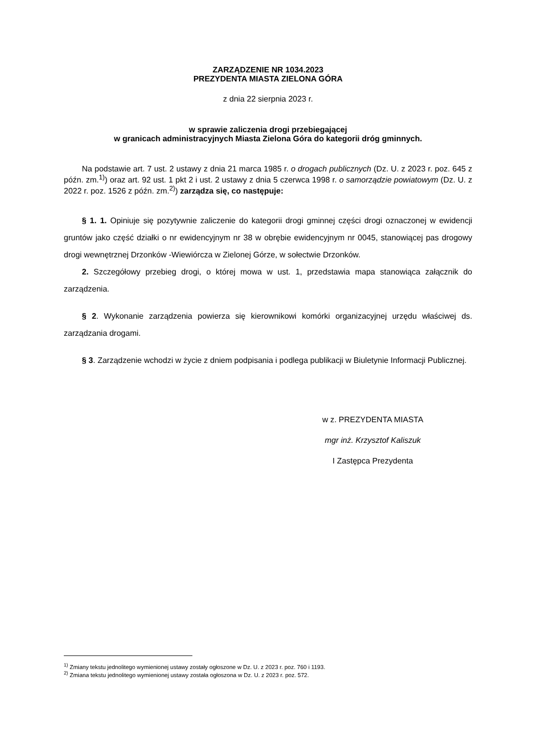ZARZĄDZENIE NR 1034.2023
PREZYDENTA MIASTA ZIELONA GÓRA
z dnia 22 sierpnia 2023 r.
w sprawie zaliczenia drogi przebiegającej
w granicach administracyjnych Miasta Zielona Góra do kategorii dróg gminnych.
Na podstawie art. 7 ust. 2 ustawy z dnia 21 marca 1985 r. o drogach publicznych (Dz. U. z 2023 r. poz. 645 z późn. zm.<sup>1)</sup>) oraz art. 92 ust. 1 pkt 2 i ust. 2 ustawy z dnia 5 czerwca 1998 r. o samorządzie powiatowym (Dz. U. z 2022 r. poz. 1526 z późn. zm.<sup>2)</sup>) zarządza się, co następuje:
§ 1. 1. Opiniuje się pozytywnie zaliczenie do kategorii drogi gminnej części drogi oznaczonej w ewidencji gruntów jako część działki o nr ewidencyjnym nr 38 w obrębie ewidencyjnym nr 0045, stanowiącej pas drogowy drogi wewnętrznej Drzonków -Wiewiórcza w Zielonej Górze, w sołectwie Drzonków.
2. Szczegółowy przebieg drogi, o której mowa w ust. 1, przedstawia mapa stanowiąca załącznik do zarządzenia.
§ 2. Wykonanie zarządzenia powierza się kierownikowi komórki organizacyjnej urzędu właściwej ds. zarządzania drogami.
§ 3. Zarządzenie wchodzi w życie z dniem podpisania i podlega publikacji w Biuletynie Informacji Publicznej.
w z. PREZYDENTA MIASTA
mgr inż. Krzysztof Kaliszuk
I Zastępca Prezydenta
<sup>1)</sup> Zmiany tekstu jednolitego wymienionej ustawy zostały ogłoszone w Dz. U. z 2023 r. poz. 760 i 1193.
<sup>2)</sup> Zmiana tekstu jednolitego wymienionej ustawy została ogłoszona w Dz. U. z 2023 r. poz. 572.